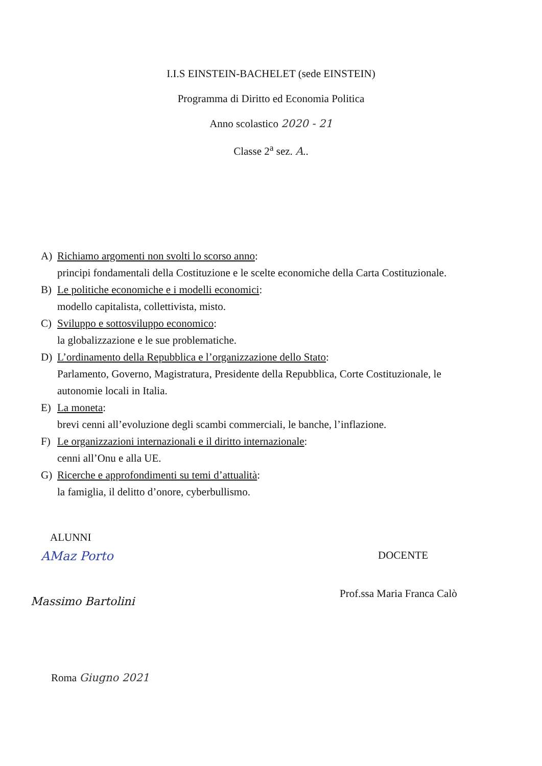I.I.S EINSTEIN-BACHELET (sede EINSTEIN)
Programma di Diritto ed Economia Politica
Anno scolastico 2020 - 21
Classe 2<sup>a</sup> sez. A..
A) Richiamo argomenti non svolti lo scorso anno:
principi fondamentali della Costituzione e le scelte economiche della Carta Costituzionale.
B) Le politiche economiche e i modelli economici:
modello capitalista, collettivista, misto.
C) Sviluppo e sottosviluppo economico:
la globalizzazione e le sue problematiche.
D) L’ordinamento della Repubblica e l’organizzazione dello Stato:
Parlamento, Governo, Magistratura, Presidente della Repubblica, Corte Costituzionale, le autonomie locali in Italia.
E) La moneta:
brevi cenni all’evoluzione degli scambi commerciali, le banche, l’inflazione.
F) Le organizzazioni internazionali e il diritto internazionale:
cenni all’Onu e alla UE.
G) Ricerche e approfondimenti su temi d’attualità:
la famiglia, il delitto d’onore, cyberbullismo.
ALUNNI
AMaz Porto
Massimo Bartolini
DOCENTE
Prof.ssa Maria Franca Calò
Roma Giugno 2021